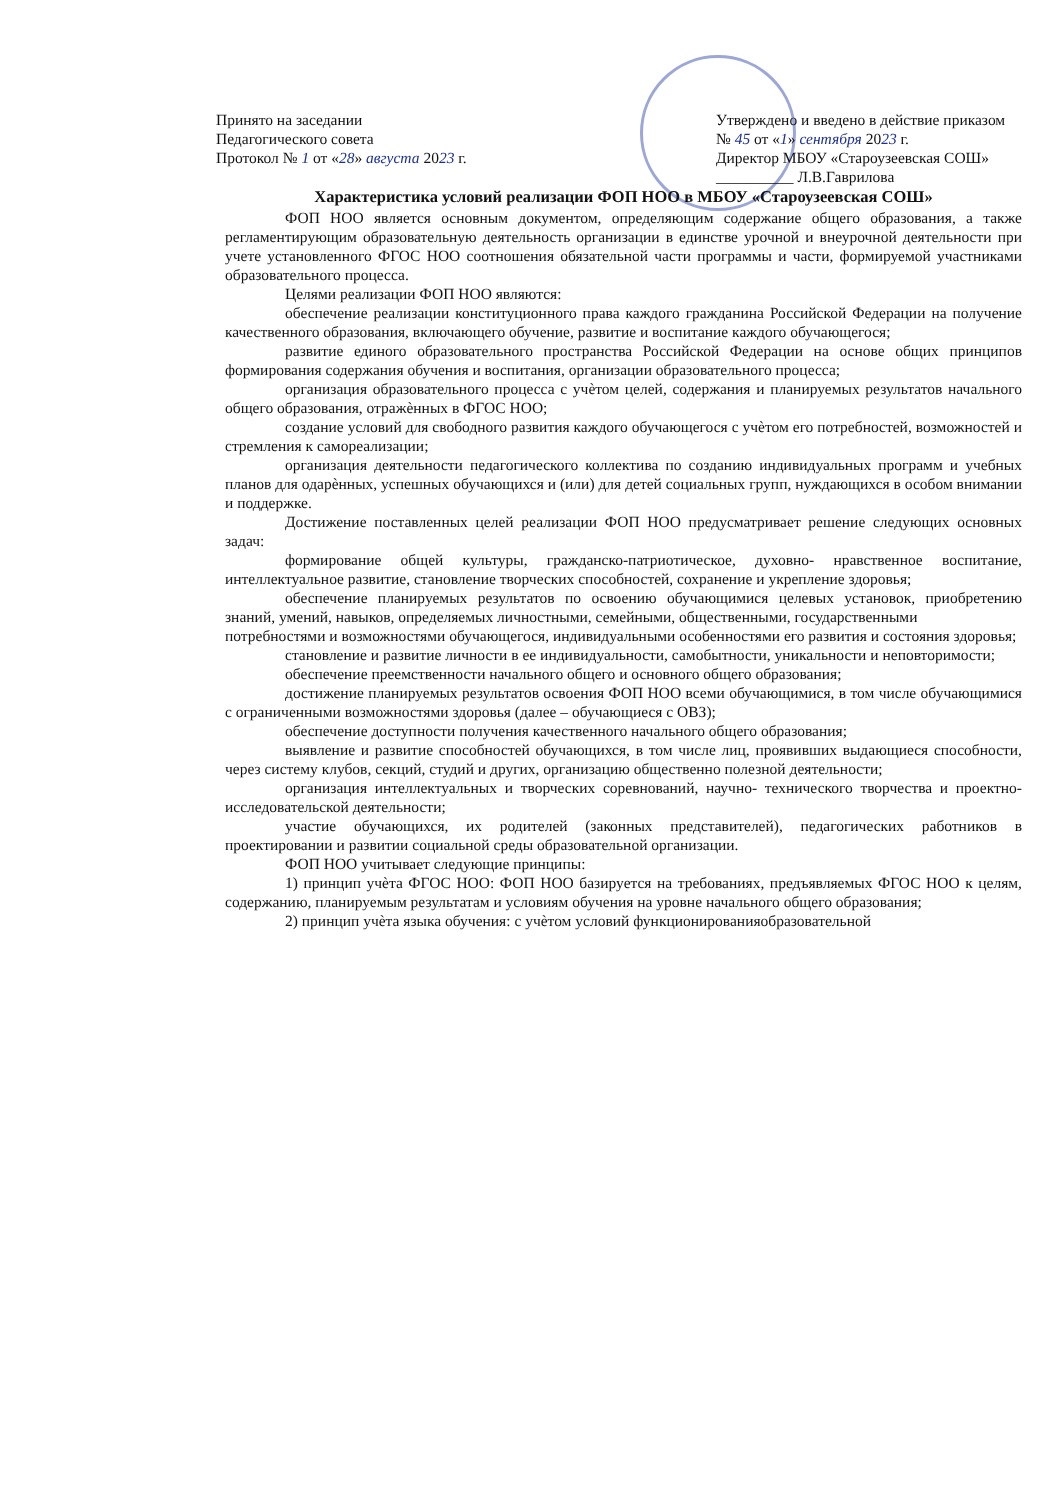Принято на заседании
Педагогического совета
Протокол № 1 от «28» августа 2023 г.
Утверждено и введено в действие приказом
№ 45 от «1» сентября 2023 г.
Директор МБОУ «Староузеевская СОШ»
__________ Л.В.Гаврилова
Характеристика условий реализации ФОП НОО в МБОУ «Староузеевская СОШ»
ФОП НОО является основным документом, определяющим содержание общего образования, а также регламентирующим образовательную деятельность организации в единстве урочной и внеурочной деятельности при учете установленного ФГОС НОО соотношения обязательной части программы и части, формируемой участниками образовательного процесса.
Целями реализации ФОП НОО являются:
обеспечение реализации конституционного права каждого гражданина Российской Федерации на получение качественного образования, включающего обучение, развитие и воспитание каждого обучающегося;
развитие единого образовательного пространства Российской Федерации на основе общих принципов формирования содержания обучения и воспитания, организации образовательного процесса;
организация образовательного процесса с учѐтом целей, содержания и планируемых результатов начального общего образования, отражѐнных в ФГОС НОО;
создание условий для свободного развития каждого обучающегося с учѐтом его потребностей, возможностей и стремления к самореализации;
организация деятельности педагогического коллектива по созданию индивидуальных программ и учебных планов для одарѐнных, успешных обучающихся и (или) для детей социальных групп, нуждающихся в особом внимании и поддержке.
Достижение поставленных целей реализации ФОП НОО предусматривает решение следующих основных задач:
формирование общей культуры, гражданско-патриотическое, духовно- нравственное воспитание, интеллектуальное развитие, становление творческих способностей, сохранение и укрепление здоровья;
обеспечение планируемых результатов по освоению обучающимися целевых установок, приобретению знаний, умений, навыков, определяемых личностными, семейными, общественными, государственными
потребностями и возможностями обучающегося, индивидуальными особенностями его развития и состояния здоровья;
становление и развитие личности в ее индивидуальности, самобытности, уникальности и неповторимости;
обеспечение преемственности начального общего и основного общего образования;
достижение планируемых результатов освоения ФОП НОО всеми обучающимися, в том числе обучающимися с ограниченными возможностями здоровья (далее – обучающиеся с ОВЗ);
обеспечение доступности получения качественного начального общего образования;
выявление и развитие способностей обучающихся, в том числе лиц, проявивших выдающиеся способности, через систему клубов, секций, студий и других, организацию общественно полезной деятельности;
организация интеллектуальных и творческих соревнований, научно- технического творчества и проектно-исследовательской деятельности;
участие обучающихся, их родителей (законных представителей), педагогических работников в проектировании и развитии социальной среды образовательной организации.
ФОП НОО учитывает следующие принципы:
1) принцип учѐта ФГОС НОО: ФОП НОО базируется на требованиях, предъявляемых ФГОС НОО к целям, содержанию, планируемым результатам и условиям обучения на уровне начального общего образования;
2) принцип учѐта языка обучения: с учѐтом условий функционированияобразовательной